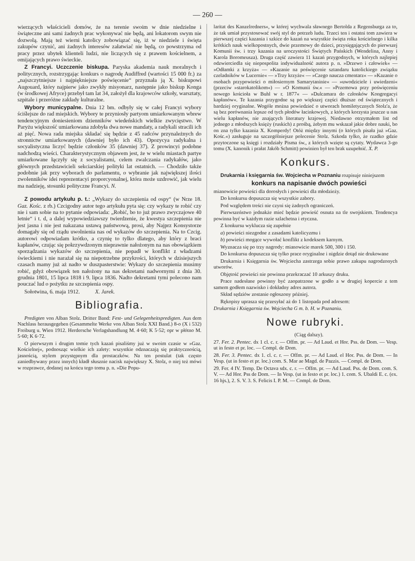— 260 —
wierzących właścicieli domów, że na terenie swoim w dnie niedzielne i świąteczne ani sami żadnych prac wykonywać nie będą, ani lokatorom swym nie dozwolą. Mają też wierni katolicy zobowiązać się, iż w niedziele i święta zakupów czynić, ani żadnych interesów załatwiać nie będą, co powstrzyma od pracy przez ubytek klienteli ludzi, nie liczących się z prawem kościelnem, a omijających prawo świeckie.
Z Francyi. Uczczenie biskupa. Paryska akademia nauk moralnych i politycznych, rozstrzygając konkurs o nagrodę Audiffred (wartości 15 000 fr.) za „najszczytniejsze i najpiękniejsze poświęcenie“ przyznała ją X. biskupowi Augouard, który najpierw jako zwykły misyonarz, następnie jako biskup Konga (w środkowej Afryce) przebył tam lat 34, założył dla krajowców szkoły, warsztaty, szpitale i przeróżne zakłady kulturalne.
Wybory municypalne. Dnia 12 bm. odbyły się w całej Francyi wybory ściślejsze do rad miejskich. Wybory te przyniosły partyom umiarkowanym wbrew tendencyjnym doniesieniom dzienników wiedeńskich wielkie zwycięstwo. W Paryżu większość umiarkowana zdobyła dwa nowe mandaty, a radykali stracili ich aż pięć. Nowa rada miejska składać się będzie z 45 radców przynależnych do stronnictw umiarkowanych (dawniej było ich 43). Opozycya radykalna i socyalistyczna liczyć będzie członków 35 (dawniej 37). Z prowincyi podobne nadchodzą wieści. Charakterystycznym objawem jest, że w wielu miastach partye umiarkowane łączyły się z socyalistami, celem zwalczania radykałów, jako głównych przedstawicieli sekciarskiej polityki lat ostatnich. — Chodziło także podobnie jak przy wyborach do parlamentu, o wybranie jak największej ilości zwolenników idei reprezentacyi proporcyonalnej, która może uzdrowić, jak wielu ma nadzieję, stosunki polityczne Francyi. N.
Z powodu artykułu p. t.: „Wykazy do szczepienia od ospy“ (w Nrze 18. Gaz. Kośc. z rb.) Czcigodny autor tego artykułu pyta się: czy wykazy te robić czy nie i sam sobie na to pytanie odpowiada: „Robić, bo to już prawo zwyczajowe 40 letnie“ i t. d, a dalej wypowiedziawszy twierdzenie, że kwestya szczepienia nie jest jasna i nie jest nakazana ustawą państwową, prosi, aby Najprz Konsystorze domagały się od rządu uwolnienia nas od wykazów do szczepienia. Na to Czcig. autorowi odpowiadam krótko, a czynię to tylko dlatego, aby który z braci kapłanów, czując się pokrzywdzonym nieprawnie nałożonym na nas obowiązkiem sporządzania wykazów do szczepienia, nie popadł w konflikt z władzami świeckiemi i nie narażał się na niepotrzebne przykrości, których w dzisiejszych czasach mamy już aż nadto w duszpasterstwie: Wykazy do szczepienia musimy robić, gdyż obowiązek ten nałożony na nas dekretami nadwornymi z dnia 30. grudnia 1801, 15 lipca 1818 i 9. lipca 1836. Nadto dekretami tymi polecono nam pouczać lud o pożytku ze szczepienia ospy.
Sołotwina, 6. maja 1912. X. Jarek.
Bibliografia.
Predigten von Alban Stolz. Dritter Band: Fest- und Gelegenheitspredigten. Aus dem Nachlass herausgegeben (Gesammelte Werke von Alban Stolz XXI Band.) 8-o (X i 532) Freiburg u. Wien 1912. Herdersche Verlagshandlung M. 4·60; K 5·52; opr w płótno M. 5·60; K 6·72.
O pierwszym i drugim tomie tych kazań pisaliśmy już w swoim czasie w »Gaz. Kościelnej«, podnosząc wielkie ich zalety: wszystkie odznaczają się praktycznością, jasnością, stylem przystępnym dla prostaczków. Na ten postulat (tak często zaniedbywany przez innych) kładł słusznie nacisk największy X. Stolz, o niej też mówi w rozprawce, dodanej na końcu tego tomu p. n. »Die Popu-
laritat des Kanzelredners«, w której wychwala sławnego Bertolda z Regensburga za to, że tak umiał przystosować swój styl do potrzeb ludu. Trzeci ten i ostatni tom zawiera w pierwszej części kazania i szkice do kazań na wszystkie święta roku kościelnego i kilka krótkich nauk wielkopostnych, dwie przemowy do dzieci, przysięgających do pierwszej Komunii św. i trzy kazania na uroczystości Świętych Pańskich (Wendelina, Anny i Karola Boromeusza). Druga część zawiera 11 kazań przygodnych, w których najlepiej odzwierciedla się niepospolita indywidualność autora p. n. »Drzewo i człowiek« — »Odłamki z krzyża« — »Kazanie na poświęcenie sztandaru katolickiego związku czeladników w Lucernie« — »Trzy krzyże« — »Czego naucza cmentarz« — »Kazanie o osobach przypowieści o miłosiernym Samarytaninie« — »uwodziciele i uwiedzeni« (przeciw »starokatolikom«) — »O Komunii św.« — »Przemowa przy poświęceniu nowego kościoła w Buhl w r. 1877« — »Dulcamara do członków Kongregacyi kapłanów«. Te kazania przygodne są po większej części dłuższe od świątecznych i bardziej oryginalne. Wogóle można powiedzieć o utworach homiletycznych Stolz'a, że są bez porównania lepsze od tych płodów łacinkowych, z których korzysta jeszcze u nas wielu kapłanów, nie znających literatury krajowej. Niedawno otrzymałem list od jednego z młodszych księży (ruskich) z prośbą, żebym mu wskazał jakie dobre nauki, bo on zna tylko kazania X. Komperdy! Otóż między innymi (o których pisała już »Gaz. Kośc.«) zasługuje na szczególniejsze polecenie Stolz. Szkoda tylko, że rzadko gdzie przytoczone są księgi i rozdziały Pisma św., z których wzięte są cytaty. Wydawca 3-go tomu (X. kanonik i prałat Jakób Schmitt) powinien był ten brak uzupełnić. X. P.
Konkurs.
Drukarnia i księgarnia św. Wojciecha w Poznaniu rozpisuje niniejszem
konkurs na napisanie dwóch powieści
mianowicie powieści dla dorosłych i powieści dla młodzieży.
Do konkursu dopuszcza się wszystkie zabory.
Pod względem treści nie czyni się żadnych ograniczeń.
Pierwszeństwo jednakże mieć będzie powieść osnuta na tle swojskiem. Tendencya powinna być w każdym razie szlachetna i etyczna.
Z konkursu wyklucza się zupełnie
a) powieści niezgodne z zasadami katolicyzmu i
b) powieści mogące wywołać konflikt z kodeksem karnym.
Wyznacza się po trzy nagrody: mianowicie marek 500, 300 i 150.
Do konkursu dopuszcza się tylko prace oryginalne i nigdzie dotąd nie drukowane
Drukarnia i Księgarnia św. Wojciecha zastrzega sobie prawo zakupu nagrodzonych utworów.
Objętość powieści nie powinna przekraczać 10 arkuszy druku.
Prace nadesłane powinny być zaopatrzone w godło a w drugiej kopercie z tem samem godłem nazwisko i dokładny adres autora.
Skład sędziów zostanie ogłoszony później.
Rękopisy uprasza się przesyłać aż do 1 listopada pod adresem:
Drukarnia i Księgarnia św. Wojciecha G m. b. H. w Poznaniu.
Nowe rubryki.
(Ciąg dalszy).
27. Fer. 2. Pentec. dx 1 cl. c. r. — Offm. pr. — Ad Laud. et Hor. Pss. de Dom. — Vesp. ut in festo et pr. loc. — Compl. de Dom.
28. Fer. 3. Pentec. dx 1. cl. c. r. — Offm. pr. — Ad Laud. el Hor. Pss. de Dom. — In Vesp. (ut in festo et pr. loc.) com. S. Mar ae Magd. de Pazzis. — Compl. de Dom.
29. Fer. 4 IV. Temp. De Octava sdx. c. r. — Offm. pr. — Ad Laud. Pss. de Dom. com. S. V. — Ad Hor. Pss de Dom. — In Vesp. (ut in festo et pr. loc.) 1. com. S. Ubaldi E. c. (ex. 16 hjs.), 2. S. V. 3. S. Felicis I. P. M. — Compl. de Dom.